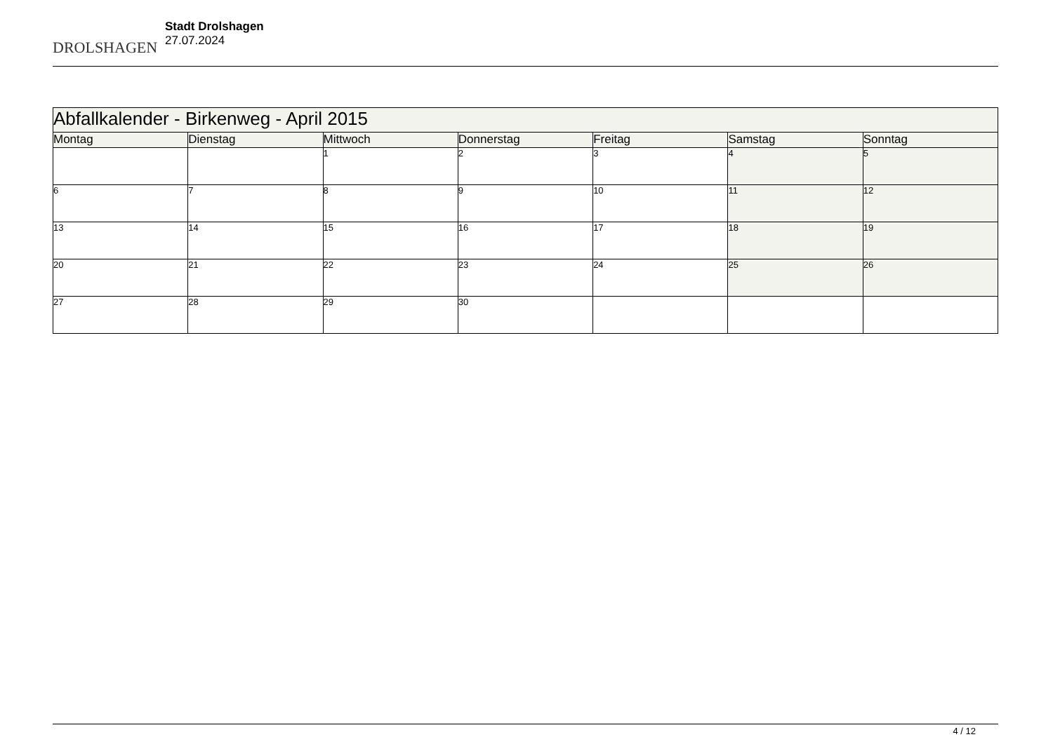DROLSHAGEN
Stadt Drolshagen
27.07.2024
| Abfallkalender - Birkenweg - April 2015 | | | | | | |
| --- | --- | --- | --- | --- | --- | --- |
| Montag | Dienstag | Mittwoch | Donnerstag | Freitag | Samstag | Sonntag |
| | | 1 | 2 | 3 | 4 | 5 |
| 6 | 7 | 8 | 9 | 10 | 11 | 12 |
| 13 | 14 | 15 | 16 | 17 | 18 | 19 |
| 20 | 21 | 22 | 23 | 24 | 25 | 26 |
| 27 | 28 | 29 | 30 | | | |
4 / 12